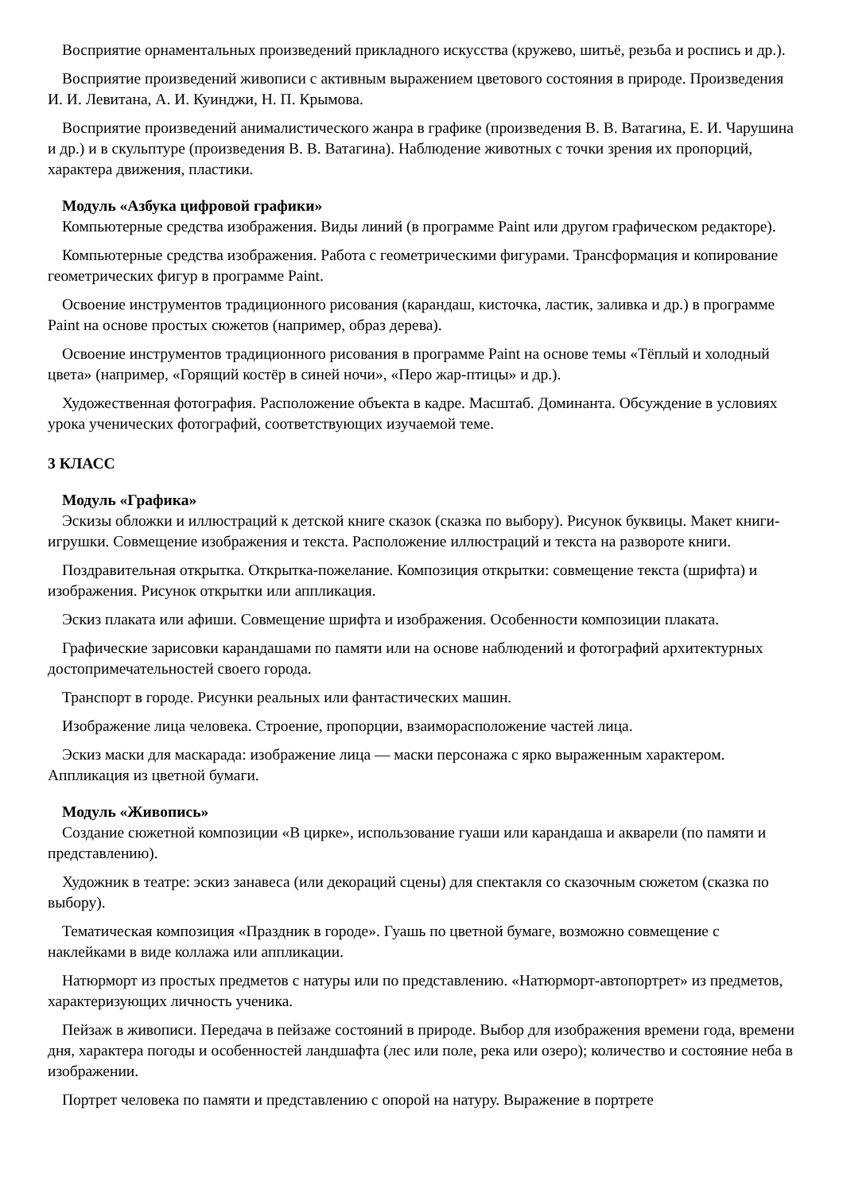Восприятие орнаментальных произведений прикладного искусства (кружево, шитьё, резьба и роспись и др.).
Восприятие произведений живописи с активным выражением цветового состояния в природе. Произведения И. И. Левитана, А. И. Куинджи, Н. П. Крымова.
Восприятие произведений анималистического жанра в графике (произведения В. В. Ватагина, Е. И. Чарушина и др.) и в скульптуре (произведения В. В. Ватагина). Наблюдение животных с точки зрения их пропорций, характера движения, пластики.
Модуль «Азбука цифровой графики»
Компьютерные средства изображения. Виды линий (в программе Paint или другом графическом редакторе).
Компьютерные средства изображения. Работа с геометрическими фигурами. Трансформация и копирование геометрических фигур в программе Paint.
Освоение инструментов традиционного рисования (карандаш, кисточка, ластик, заливка и др.) в программе Paint на основе простых сюжетов (например, образ дерева).
Освоение инструментов традиционного рисования в программе Paint на основе темы «Тёплый и холодный цвета» (например, «Горящий костёр в синей ночи», «Перо жар-птицы» и др.).
Художественная фотография. Расположение объекта в кадре. Масштаб. Доминанта. Обсуждение в условиях урока ученических фотографий, соответствующих изучаемой теме.
3 КЛАСС
Модуль «Графика»
Эскизы обложки и иллюстраций к детской книге сказок (сказка по выбору). Рисунок буквицы. Макет книги-игрушки. Совмещение изображения и текста. Расположение иллюстраций и текста на развороте книги.
Поздравительная открытка. Открытка-пожелание. Композиция открытки: совмещение текста (шрифта) и изображения. Рисунок открытки или аппликация.
Эскиз плаката или афиши. Совмещение шрифта и изображения. Особенности композиции плаката.
Графические зарисовки карандашами по памяти или на основе наблюдений и фотографий архитектурных достопримечательностей своего города.
Транспорт в городе. Рисунки реальных или фантастических машин.
Изображение лица человека. Строение, пропорции, взаиморасположение частей лица.
Эскиз маски для маскарада: изображение лица — маски персонажа с ярко выраженным характером. Аппликация из цветной бумаги.
Модуль «Живопись»
Создание сюжетной композиции «В цирке», использование гуаши или карандаша и акварели (по памяти и представлению).
Художник в театре: эскиз занавеса (или декораций сцены) для спектакля со сказочным сюжетом (сказка по выбору).
Тематическая композиция «Праздник в городе». Гуашь по цветной бумаге, возможно совмещение с наклейками в виде коллажа или аппликации.
Натюрморт из простых предметов с натуры или по представлению. «Натюрморт-автопортрет» из предметов, характеризующих личность ученика.
Пейзаж в живописи. Передача в пейзаже состояний в природе. Выбор для изображения времени года, времени дня, характера погоды и особенностей ландшафта (лес или поле, река или озеро); количество и состояние неба в изображении.
Портрет человека по памяти и представлению с опорой на натуру. Выражение в портрете